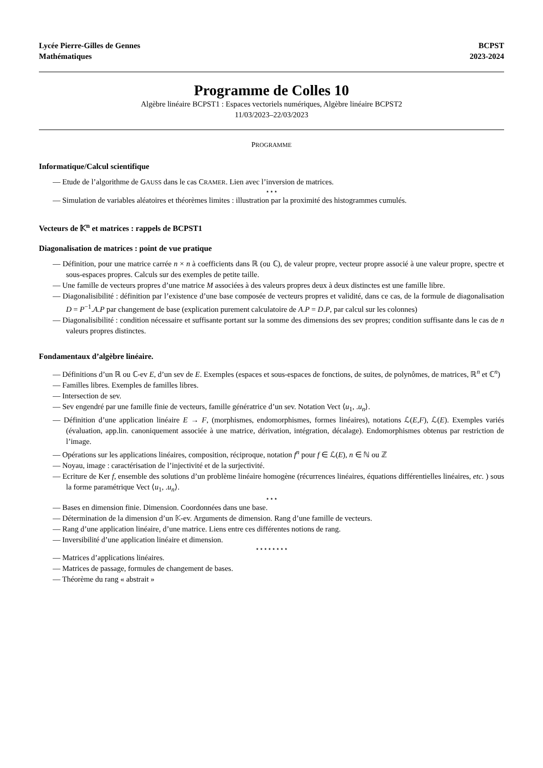Lycée Pierre-Gilles de Gennes
Mathématiques
BCPST
2023-2024
Programme de Colles 10
Algèbre linéaire BCPST1 : Espaces vectoriels numériques, Algèbre linéaire BCPST2
11/03/2023–22/03/2023
PROGRAMME
Informatique/Calcul scientifique
— Etude de l’algorithme de GAUSS dans le cas CRAMER. Lien avec l’inversion de matrices.
⋆⋆⋆
— Simulation de variables aléatoires et théorèmes limites : illustration par la proximité des histogrammes cumulés.
Vecteurs de 𝕂<sup>n</sup> et matrices : rappels de BCPST1
Diagonalisation de matrices : point de vue pratique
— Définition, pour une matrice carrée n × n à coefficients dans ℝ (ou ℂ), de valeur propre, vecteur propre associé à une valeur propre, spectre et sous-espaces propres. Calculs sur des exemples de petite taille.
— Une famille de vecteurs propres d’une matrice M associées à des valeurs propres deux à deux distinctes est une famille libre.
— Diagonalisibilité : définition par l’existence d’une base composée de vecteurs propres et validité, dans ce cas, de la formule de diagonalisation D = P<sup>−1</sup>.A.P par changement de base (explication purement calculatoire de A.P = D.P, par calcul sur les colonnes)
— Diagonalisibilité : condition nécessaire et suffisante portant sur la somme des dimensions des sev propres; condition suffisante dans le cas de n valeurs propres distinctes.
Fondamentaux d’algèbre linéaire.
— Définitions d’un ℝ ou ℂ-ev E, d’un sev de E. Exemples (espaces et sous-espaces de fonctions, de suites, de polynômes, de matrices, ℝ<sup>n</sup> et ℂ<sup>n</sup>)
— Familles libres. Exemples de familles libres.
— Intersection de sev.
— Sev engendré par une famille finie de vecteurs, famille génératrice d’un sev. Notation Vect ⟨u<sub>1</sub>, .u<sub>n</sub>⟩.
— Définition d’une application linéaire E → F, (morphismes, endomorphismes, formes linéaires), notations ℒ(E,F), ℒ(E). Exemples variés (évaluation, app.lin. canoniquement associée à une matrice, dérivation, intégration, décalage). Endomorphismes obtenus par restriction de l’image.
— Opérations sur les applications linéaires, composition, réciproque, notation f<sup>n</sup> pour f ∈ ℒ(E), n ∈ ℕ ou ℤ
— Noyau, image : caractérisation de l’injectivité et de la surjectivité.
— Ecriture de Ker f, ensemble des solutions d’un problème linéaire homogène (récurrences linéaires, équations différentielles linéaires, etc. ) sous la forme paramétrique Vect ⟨u<sub>1</sub>, .u<sub>n</sub>⟩.
⋆⋆⋆
— Bases en dimension finie. Dimension. Coordonnées dans une base.
— Détermination de la dimension d’un 𝕂-ev. Arguments de dimension. Rang d’une famille de vecteurs.
— Rang d’une application linéaire, d’une matrice. Liens entre ces différentes notions de rang.
— Inversibilité d’une application linéaire et dimension.
⋆⋆⋆⋆⋆⋆⋆⋆
— Matrices d’applications linéaires.
— Matrices de passage, formules de changement de bases.
— Théorème du rang « abstrait »